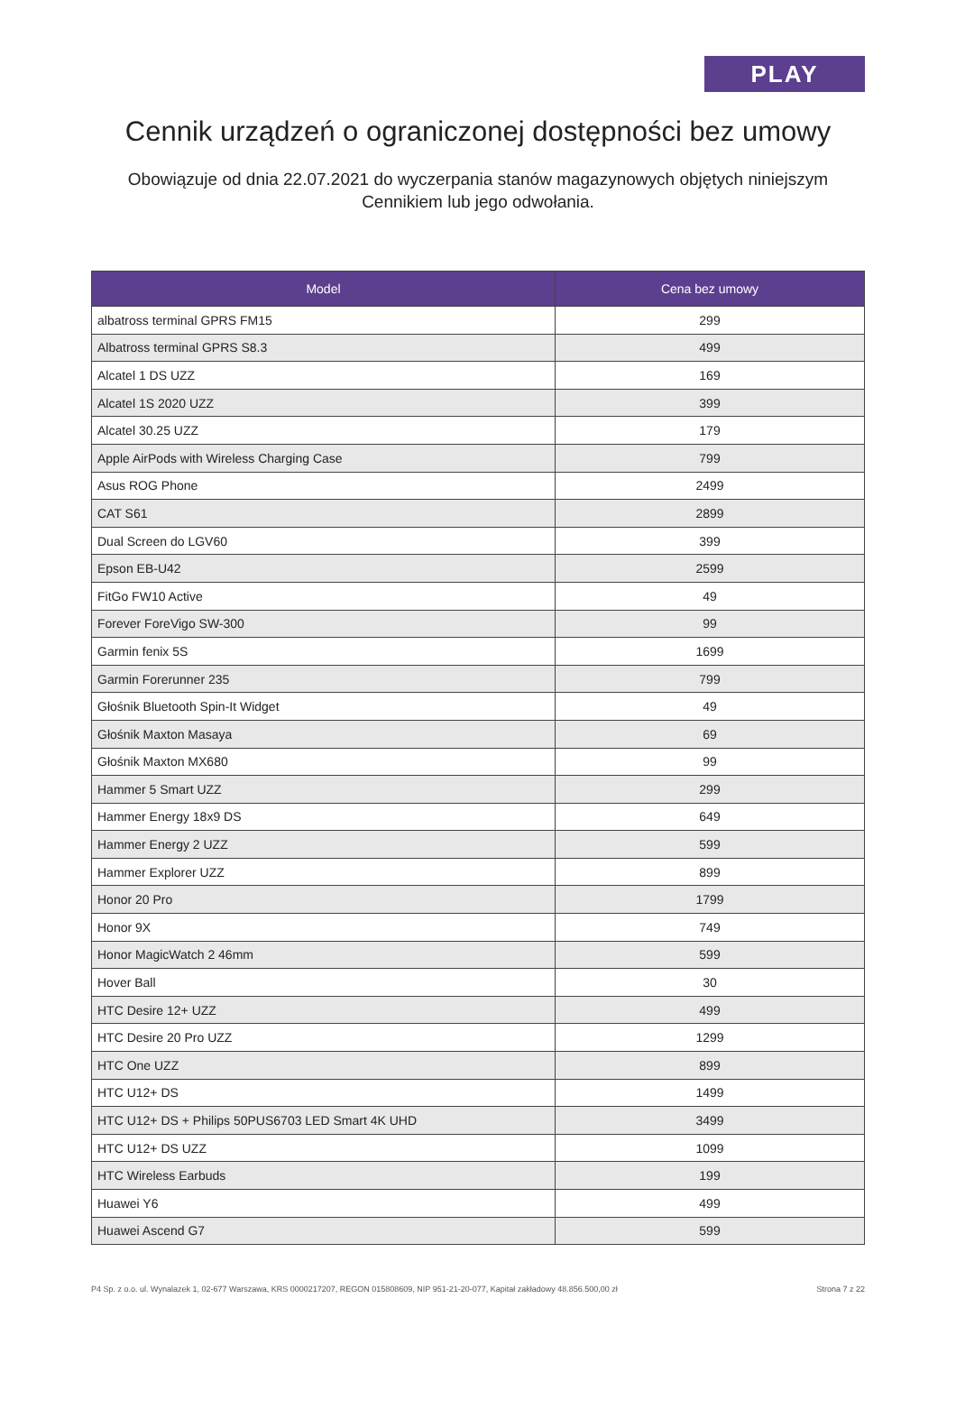PLAY
Cennik urządzeń o ograniczonej dostępności bez umowy
Obowiązuje od dnia 22.07.2021 do wyczerpania stanów magazynowych objętych niniejszym Cennikiem lub jego odwołania.
| Model | Cena bez umowy |
| --- | --- |
| albatross terminal GPRS FM15 | 299 |
| Albatross terminal GPRS S8.3 | 499 |
| Alcatel 1 DS UZZ | 169 |
| Alcatel 1S 2020 UZZ | 399 |
| Alcatel 30.25 UZZ | 179 |
| Apple AirPods with Wireless Charging Case | 799 |
| Asus ROG Phone | 2499 |
| CAT S61 | 2899 |
| Dual Screen do LGV60 | 399 |
| Epson EB-U42 | 2599 |
| FitGo FW10 Active | 49 |
| Forever ForeVigo SW-300 | 99 |
| Garmin fenix 5S | 1699 |
| Garmin Forerunner 235 | 799 |
| Głośnik Bluetooth Spin-It Widget | 49 |
| Głośnik Maxton Masaya | 69 |
| Głośnik Maxton MX680 | 99 |
| Hammer 5 Smart UZZ | 299 |
| Hammer Energy 18x9 DS | 649 |
| Hammer Energy 2 UZZ | 599 |
| Hammer Explorer UZZ | 899 |
| Honor 20 Pro | 1799 |
| Honor 9X | 749 |
| Honor MagicWatch 2 46mm | 599 |
| Hover Ball | 30 |
| HTC Desire 12+ UZZ | 499 |
| HTC Desire 20 Pro UZZ | 1299 |
| HTC One UZZ | 899 |
| HTC U12+ DS | 1499 |
| HTC U12+ DS + Philips 50PUS6703 LED Smart 4K UHD | 3499 |
| HTC U12+ DS UZZ | 1099 |
| HTC Wireless Earbuds | 199 |
| Huawei Y6 | 499 |
| Huawei Ascend G7 | 599 |
P4 Sp. z o.o. ul. Wynalazek 1, 02-677 Warszawa, KRS 0000217207, REGON 015808609, NIP 951-21-20-077, Kapitał zakładowy 48.856.500,00 zł Strona 7 z 22